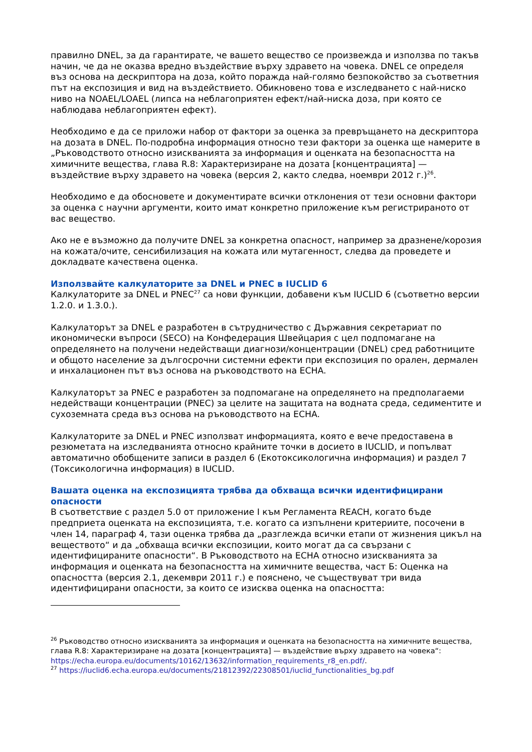правилно DNEL, за да гарантирате, че вашето вещество се произвежда и използва по такъв начин, че да не оказва вредно въздействие върху здравето на човека. DNEL се определя въз основа на дескриптора на доза, който поражда най-голямо безпокойство за съответния път на експозиция и вид на въздействието. Обикновено това е изследването с най-ниско ниво на NOAEL/LOAEL (липса на неблагоприятен ефект/най-ниска доза, при която се наблюдава неблагоприятен ефект).
Необходимо е да се приложи набор от фактори за оценка за превръщането на дескриптора на дозата в DNEL. По-подробна информация относно тези фактори за оценка ще намерите в „Ръководството относно изискванията за информация и оценката на безопасността на химичните вещества, глава R.8: Характеризиране на дозата [концентрацията] — въздействие върху здравето на човека (версия 2, както следва, ноември 2012 г.)<sup>26</sup>.
Необходимо е да обосновете и документирате всички отклонения от тези основни фактори за оценка с научни аргументи, които имат конкретно приложение към регистрираното от вас вещество.
Ако не е възможно да получите DNEL за конкретна опасност, например за дразнене/корозия на кожата/очите, сенсибилизация на кожата или мутагенност, следва да проведете и докладвате качествена оценка.
Използвайте калкулаторите за DNEL и PNEC в IUCLID 6
Калкулаторите за DNEL и PNEC<sup>27</sup> са нови функции, добавени към IUCLID 6 (съответно версии 1.2.0. и 1.3.0.).
Калкулаторът за DNEL е разработен в сътрудничество с Държавния секретариат по икономически въпроси (SECO) на Конфедерация Швейцария с цел подпомагане на определянето на получени недействащи диагнози/концентрации (DNEL) сред работниците и общото население за дългосрочни системни ефекти при експозиция по орален, дермален и инхалационен път въз основа на ръководството на ECHA.
Калкулаторът за PNEC е разработен за подпомагане на определянето на предполагаеми недействащи концентрации (PNEC) за целите на защитата на водната среда, седиментите и сухоземната среда въз основа на ръководството на ECHA.
Калкулаторите за DNEL и PNEC използват информацията, която е вече предоставена в резюметата на изследванията относно крайните точки в досието в IUCLID, и попълват автоматично обобщените записи в раздел 6 (Екотоксикологична информация) и раздел 7 (Токсикологична информация) в IUCLID.
Вашата оценка на експозицията трябва да обхваща всички идентифицирани опасности
В съответствие с раздел 5.0 от приложение I към Регламента REACH, когато бъде предприета оценката на експозицията, т.е. когато са изпълнени критериите, посочени в член 14, параграф 4, тази оценка трябва да „разглежда всички етапи от жизнения цикъл на веществото“ и да „обхваща всички експозиции, които могат да са свързани с идентифицираните опасности“. В Ръководството на ECHA относно изискванията за информация и оценката на безопасността на химичните вещества, част Б: Оценка на опасността (версия 2.1, декември 2011 г.) е пояснено, че съществуват три вида идентифицирани опасности, за които се изисква оценка на опасността:
<sup>26</sup> Ръководство относно изискванията за информация и оценката на безопасността на химичните вещества, глава R.8: Характеризиране на дозата [концентрацията] — въздействие върху здравето на човека“: https://echa.europa.eu/documents/10162/13632/information_requirements_r8_en.pdf/.
<sup>27</sup> https://iuclid6.echa.europa.eu/documents/21812392/22308501/iuclid_functionalities_bg.pdf